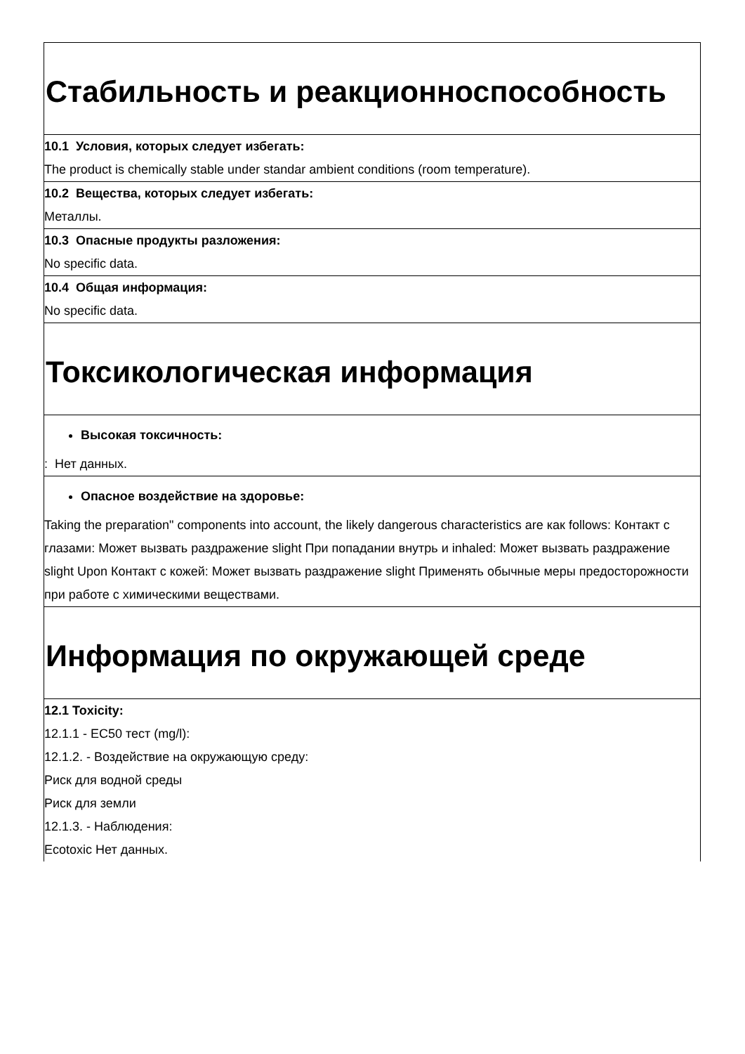Стабильность и реакционноспособность
10.1 Условия, которых следует избегать:
The product is chemically stable under standar ambient conditions (room temperature).
10.2 Вещества, которых следует избегать:
Металлы.
10.3 Опасные продукты разложения:
No specific data.
10.4 Общая информация:
No specific data.
Токсикологическая информация
Высокая токсичность:
: Нет данных.
Опасное воздействие на здоровье:
Taking the preparation" components into account, the likely dangerous characteristics are как follows: Контакт с глазами: Может вызвать раздражение slight При попадании внутрь и inhaled: Может вызвать раздражение slight Upon Контакт с кожей: Может вызвать раздражение slight Применять обычные меры предосторожности при работе с химическими веществами.
Информация по окружающей среде
12.1 Toxicity:
12.1.1 - EC50 тест (mg/l):
12.1.2. - Воздействие на окружающую среду:
Риск для водной среды
Риск для земли
12.1.3. - Наблюдения:
Ecotoxic Нет данных.